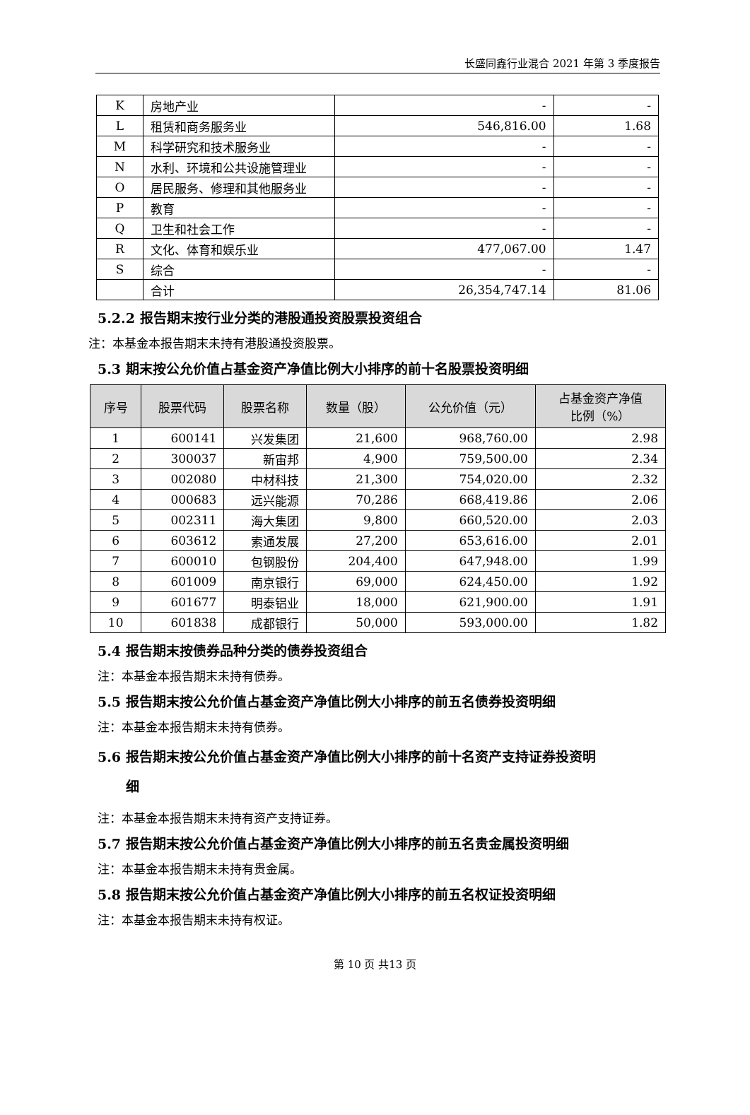长盛同鑫行业混合 2021 年第 3 季度报告
| K | 房地产业 | - | - |
| L | 租赁和商务服务业 | 546,816.00 | 1.68 |
| M | 科学研究和技术服务业 | - | - |
| N | 水利、环境和公共设施管理业 | - | - |
| O | 居民服务、修理和其他服务业 | - | - |
| P | 教育 | - | - |
| Q | 卫生和社会工作 | - | - |
| R | 文化、体育和娱乐业 | 477,067.00 | 1.47 |
| S | 综合 | - | - |
| | 合计 | 26,354,747.14 | 81.06 |
5.2.2 报告期末按行业分类的港股通投资股票投资组合
注：本基金本报告期末未持有港股通投资股票。
5.3 期末按公允价值占基金资产净值比例大小排序的前十名股票投资明细
| 序号 | 股票代码 | 股票名称 | 数量（股） | 公允价值（元） | 占基金资产净值 比例（%） |
| --- | --- | --- | --- | --- | --- |
| 1 | 600141 | 兴发集团 | 21,600 | 968,760.00 | 2.98 |
| 2 | 300037 | 新宙邦 | 4,900 | 759,500.00 | 2.34 |
| 3 | 002080 | 中材科技 | 21,300 | 754,020.00 | 2.32 |
| 4 | 000683 | 远兴能源 | 70,286 | 668,419.86 | 2.06 |
| 5 | 002311 | 海大集团 | 9,800 | 660,520.00 | 2.03 |
| 6 | 603612 | 索通发展 | 27,200 | 653,616.00 | 2.01 |
| 7 | 600010 | 包钢股份 | 204,400 | 647,948.00 | 1.99 |
| 8 | 601009 | 南京银行 | 69,000 | 624,450.00 | 1.92 |
| 9 | 601677 | 明泰铝业 | 18,000 | 621,900.00 | 1.91 |
| 10 | 601838 | 成都银行 | 50,000 | 593,000.00 | 1.82 |
5.4 报告期末按债券品种分类的债券投资组合
注：本基金本报告期末未持有债券。
5.5 报告期末按公允价值占基金资产净值比例大小排序的前五名债券投资明细
注：本基金本报告期末未持有债券。
5.6 报告期末按公允价值占基金资产净值比例大小排序的前十名资产支持证券投资明
细
注：本基金本报告期末未持有资产支持证券。
5.7 报告期末按公允价值占基金资产净值比例大小排序的前五名贵金属投资明细
注：本基金本报告期末未持有贵金属。
5.8 报告期末按公允价值占基金资产净值比例大小排序的前五名权证投资明细
注：本基金本报告期末未持有权证。
第 10 页 共13 页